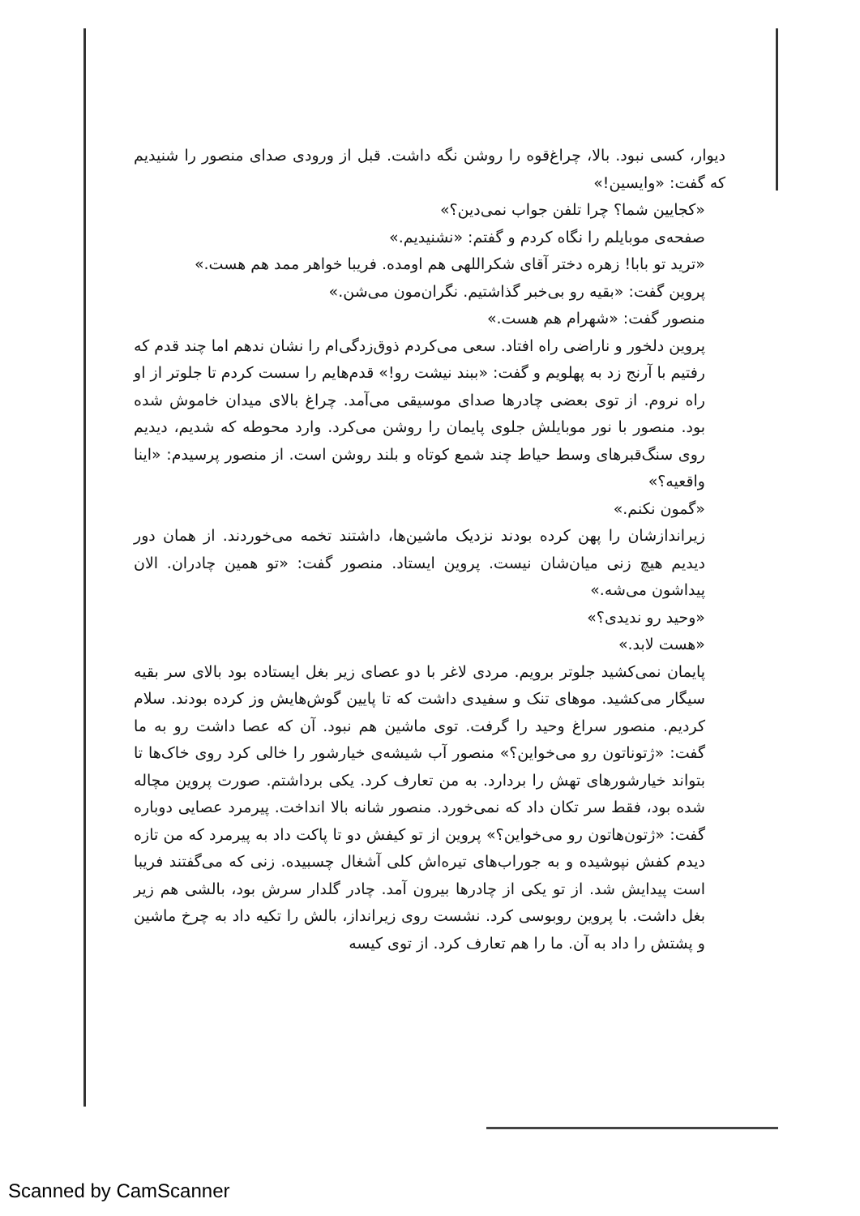دیوار، کسی نبود. بالا، چراغ‌قوه را روشن نگه داشت. قبل از ورودی صدای منصور را شنیدیم که گفت: «وایسین!»
«کجایین شما؟ چرا تلفن جواب نمی‌دین؟»
صفحه‌ی موبایلم را نگاه کردم و گفتم: «نشنیدیم.»
«ترید تو بابا! زهره دختر آقای شکراللهی هم اومده. فریبا خواهر ممد هم هست.»
پروین گفت: «بقیه رو بی‌خبر گذاشتیم. نگران‌مون می‌شن.»
منصور گفت: «شهرام هم هست.»
پروین دلخور و ناراضی راه افتاد. سعی می‌کردم ذوق‌زدگی‌ام را نشان ندهم اما چند قدم که رفتیم با آرنج زد به پهلویم و گفت: «ببند نیشت رو!» قدم‌هایم را سست کردم تا جلوتر از او راه نروم. از توی بعضی چادرها صدای موسیقی می‌آمد. چراغ بالای میدان خاموش شده بود. منصور با نور موبایلش جلوی پایمان را روشن می‌کرد. وارد محوطه که شدیم، دیدیم روی سنگ‌قبرهای وسط حیاط چند شمع کوتاه و بلند روشن است. از منصور پرسیدم: «اینا واقعیه؟»
«گمون نکنم.»
زیراندازشان را پهن کرده بودند نزدیک ماشین‌ها، داشتند تخمه می‌خوردند. از همان دور دیدیم هیچ زنی میان‌شان نیست. پروین ایستاد. منصور گفت: «تو همین چادران. الان پیداشون می‌شه.»
«وحید رو ندیدی؟»
«هست لابد.»
پایمان نمی‌کشید جلوتر برویم. مردی لاغر با دو عصای زیر بغل ایستاده بود بالای سر بقیه سیگار می‌کشید. موهای تنک و سفیدی داشت که تا پایین گوش‌هایش وز کرده بودند. سلام کردیم. منصور سراغ وحید را گرفت. توی ماشین هم نبود. آن که عصا داشت رو به ما گفت: «ژتوناتون رو می‌خواین؟» منصور آب شیشه‌ی خیارشور را خالی کرد روی خاک‌ها تا بتواند خیارشورهای تهش را بردارد. به من تعارف کرد. یکی برداشتم. صورت پروین مچاله شده بود، فقط سر تکان داد که نمی‌خورد. منصور شانه بالا انداخت. پیرمرد عصایی دوباره گفت: «ژتون‌هاتون رو می‌خواین؟» پروین از تو کیفش دو تا پاکت داد به پیرمرد که من تازه دیدم کفش نپوشیده و به جوراب‌های تیره‌اش کلی آشغال چسبیده. زنی که می‌گفتند فریبا است پیدایش شد. از تو یکی از چادرها بیرون آمد. چادر گلدار سرش بود، بالشی هم زیر بغل داشت. با پروین روبوسی کرد. نشست روی زیرانداز، بالش را تکیه داد به چرخ ماشین و پشتش را داد به آن. ما را هم تعارف کرد. از توی کیسه
Scanned by CamScanner